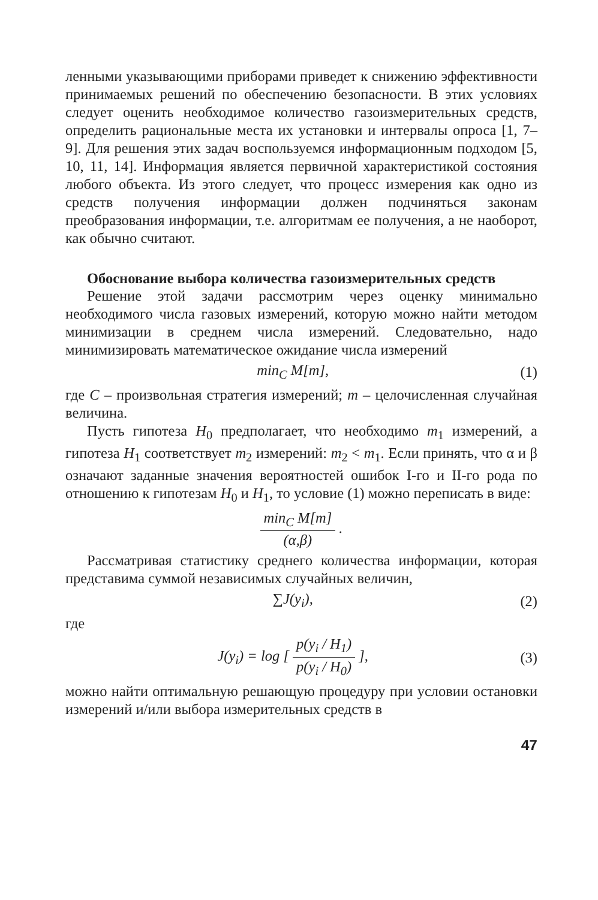ленными указывающими приборами приведет к снижению эффективности принимаемых решений по обеспечению безопасности. В этих условиях следует оценить необходимое количество газоизмерительных средств, определить рациональные места их установки и интервалы опроса [1, 7–9]. Для решения этих задач воспользуемся информационным подходом [5, 10, 11, 14]. Информация является первичной характеристикой состояния любого объекта. Из этого следует, что процесс измерения как одно из средств получения информации должен подчиняться законам преобразования информации, т.е. алгоритмам ее получения, а не наоборот, как обычно считают.
Обоснование выбора количества газоизмерительных средств
Решение этой задачи рассмотрим через оценку минимально необходимого числа газовых измерений, которую можно найти методом минимизации в среднем числа измерений. Следовательно, надо минимизировать математическое ожидание числа измерений
min<sub>C</sub> M[m], (1)
где C – произвольная стратегия измерений; m – целочисленная случайная величина.
Пусть гипотеза H<sub>0</sub> предполагает, что необходимо m<sub>1</sub> измерений, а гипотеза H<sub>1</sub> соответствует m<sub>2</sub> измерений: m<sub>2</sub> < m<sub>1</sub>. Если принять, что α и β означают заданные значения вероятностей ошибок I-го и II-го рода по отношению к гипотезам H<sub>0</sub> и H<sub>1</sub>, то условие (1) можно переписать в виде:
min<sub>C</sub> M[m]
(α,β)
.
Рассматривая статистику среднего количества информации, которая представима суммой независимых случайных величин,
∑J(y<sub>i</sub>), (2)
где
J(y<sub>i</sub>) = log [
p(y<sub>i</sub> / H<sub>1</sub>)
p(y<sub>i</sub> / H<sub>0</sub>)
], (3)
можно найти оптимальную решающую процедуру при условии остановки измерений и/или выбора измерительных средств в
47